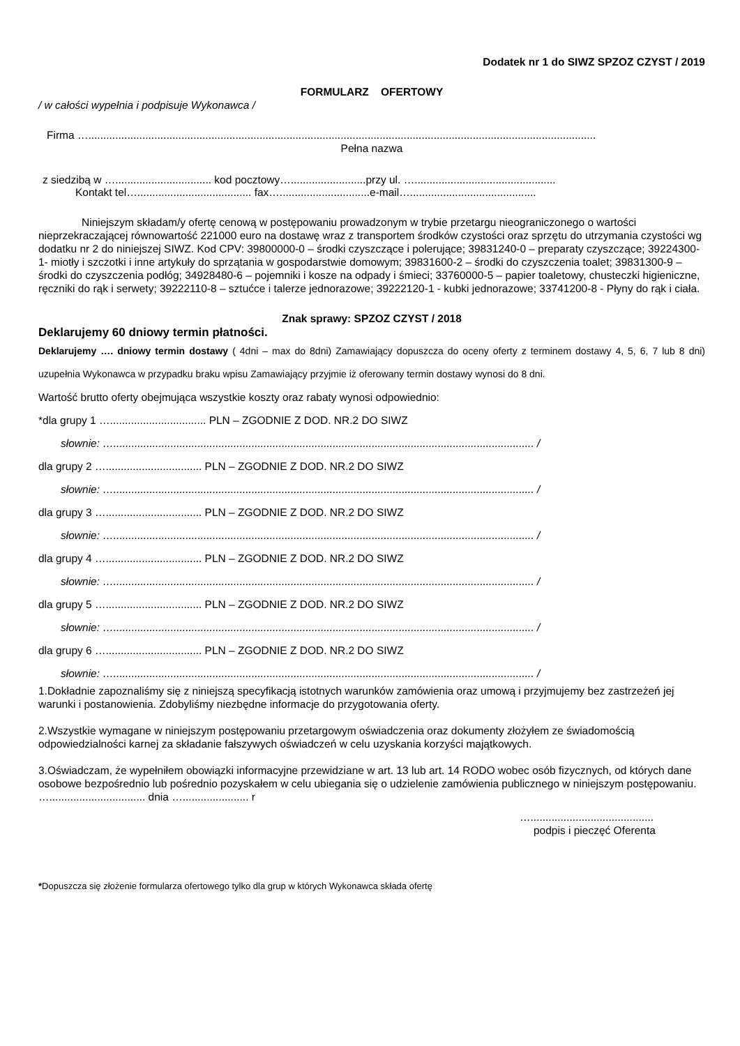Dodatek nr 1 do SIWZ SPZOZ CZYST / 2019
FORMULARZ OFERTOWY
/ w całości wypełnia i podpisuje Wykonawca /
Firma ….........................................................................................................................................................................
Pełna nazwa
z siedzibą w …................................ kod pocztowy….........................przy ul. …...............................................
Kontakt tel…...................................... fax…..............................e-mail…..........................................
Niniejszym składam/y ofertę cenową w postępowaniu prowadzonym w trybie przetargu nieograniczonego o wartości nieprzekraczającej równowartość 221000 euro na dostawę wraz z transportem środków czystości oraz sprzętu do utrzymania czystości wg dodatku nr 2 do niniejszej SIWZ. Kod CPV: 39800000-0 – środki czyszczące i polerujące; 39831240-0 – preparaty czyszczące; 39224300-1- miotły i szczotki i inne artykuły do sprzątania w gospodarstwie domowym; 39831600-2 – środki do czyszczenia toalet; 39831300-9 – środki do czyszczenia podłóg; 34928480-6 – pojemniki i kosze na odpady i śmieci; 33760000-5 – papier toaletowy, chusteczki higieniczne, ręczniki do rąk i serwety; 39222110-8 – sztućce i talerze jednorazowe; 39222120-1 - kubki jednorazowe; 33741200-8 - Płyny do rąk i ciała.
Znak sprawy: SPZOZ CZYST / 2018
Deklarujemy 60 dniowy termin płatności.
Deklarujemy …. dniowy termin dostawy ( 4dni – max do 8dni) Zamawiający dopuszcza do oceny oferty z terminem dostawy 4, 5, 6, 7 lub 8 dni) uzupełnia Wykonawca w przypadku braku wpisu Zamawiający przyjmie iż oferowany termin dostawy wynosi do 8 dni.
Wartość brutto oferty obejmująca wszystkie koszty oraz rabaty wynosi odpowiednio:
*dla grupy 1 …................................ PLN – ZGODNIE Z DOD. NR.2 DO SIWZ
słownie: …............................................................................................................................................ /
dla grupy 2 …................................ PLN – ZGODNIE Z DOD. NR.2 DO SIWZ
słownie: …............................................................................................................................................ /
dla grupy 3 …................................ PLN – ZGODNIE Z DOD. NR.2 DO SIWZ
słownie: …............................................................................................................................................ /
dla grupy 4 …................................ PLN – ZGODNIE Z DOD. NR.2 DO SIWZ
słownie: …............................................................................................................................................ /
dla grupy 5 …................................ PLN – ZGODNIE Z DOD. NR.2 DO SIWZ
słownie: …............................................................................................................................................ /
dla grupy 6 …................................ PLN – ZGODNIE Z DOD. NR.2 DO SIWZ
słownie: …............................................................................................................................................ /
1.Dokładnie zapoznaliśmy się z niniejszą specyfikacją istotnych warunków zamówienia oraz umową i przyjmujemy bez zastrzeżeń jej warunki i postanowienia. Zdobyliśmy niezbędne informacje do przygotowania oferty.
2.Wszystkie wymagane w niniejszym postępowaniu przetargowym oświadczenia oraz dokumenty złożyłem ze świadomością odpowiedzialności karnej za składanie fałszywych oświadczeń w celu uzyskania korzyści majątkowych.
3.Oświadczam, że wypełniłem obowiązki informacyjne przewidziane w art. 13 lub art. 14 RODO wobec osób fizycznych, od których dane osobowe bezpośrednio lub pośrednio pozyskałem w celu ubiegania się o udzielenie zamówienia publicznego w niniejszym postępowaniu.
…................................ dnia …...................... r
….........................................
podpis i pieczęć Oferenta
*Dopuszcza się złożenie formularza ofertowego tylko dla grup w których Wykonawca składa ofertę